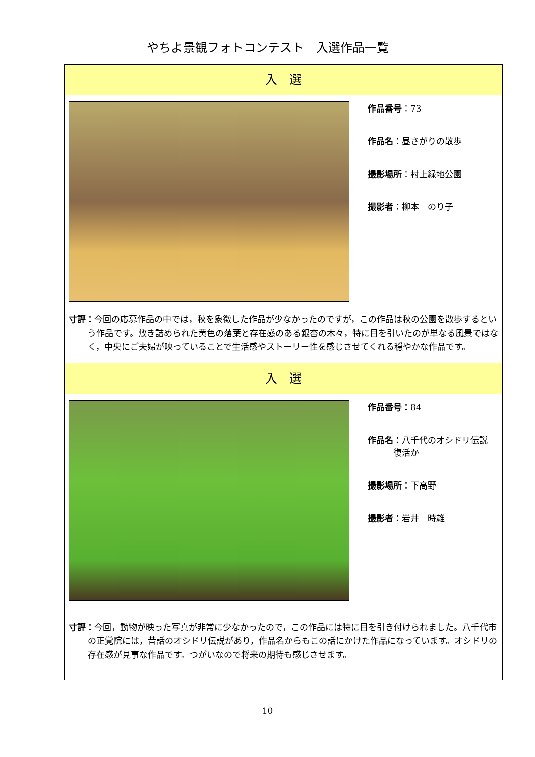やちよ景観フォトコンテスト　入選作品一覧
入　選
作品番号：73
作品名：昼さがりの散歩
撮影場所：村上緑地公園
撮影者：柳本　のり子
寸評：今回の応募作品の中では，秋を象徴した作品が少なかったのですが，この作品は秋の公園を散歩するという作品です。敷き詰められた黄色の落葉と存在感のある銀杏の木々，特に目を引いたのが単なる風景ではなく，中央にご夫婦が映っていることで生活感やストーリー性を感じさせてくれる穏やかな作品です。
入　選
作品番号：84
作品名：八千代のオシドリ伝説
　　　復活か
撮影場所：下高野
撮影者：岩井　時雄
寸評：今回，動物が映った写真が非常に少なかったので，この作品には特に目を引き付けられました。八千代市の正覚院には，昔話のオシドリ伝説があり，作品名からもこの話にかけた作品になっています。オシドリの存在感が見事な作品です。つがいなので将来の期待も感じさせます。
10